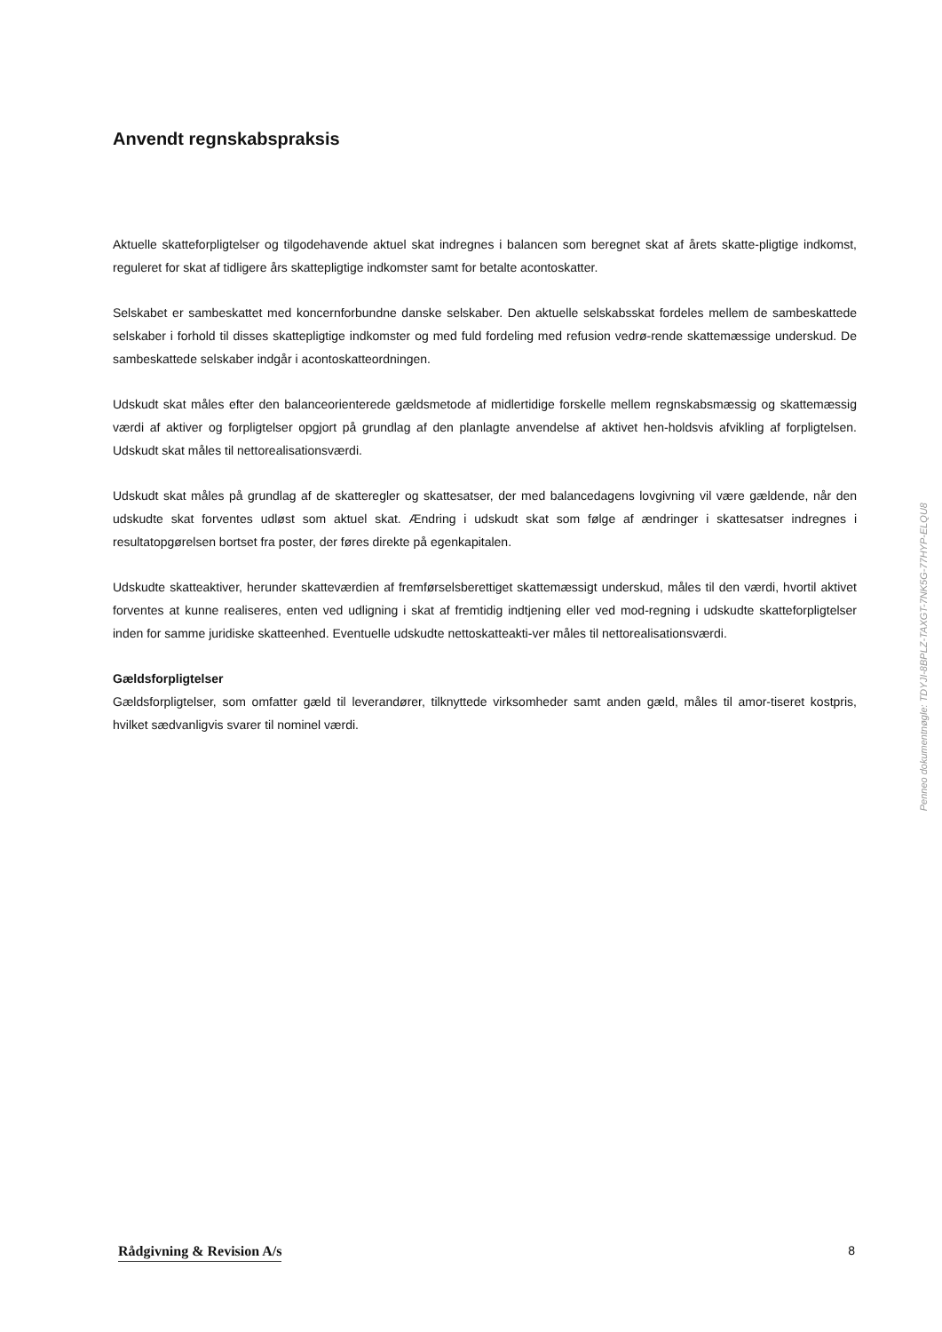Anvendt regnskabspraksis
Aktuelle skatteforpligtelser og tilgodehavende aktuel skat indregnes i balancen som beregnet skat af årets skatte-pligtige indkomst, reguleret for skat af tidligere års skattepligtige indkomster samt for betalte acontoskatter.
Selskabet er sambeskattet med koncernforbundne danske selskaber. Den aktuelle selskabsskat fordeles mellem de sambeskattede selskaber i forhold til disses skattepligtige indkomster og med fuld fordeling med refusion vedrø-rende skattemæssige underskud. De sambeskattede selskaber indgår i acontoskatteordningen.
Udskudt skat måles efter den balanceorienterede gældsmetode af midlertidige forskelle mellem regnskabsmæssig og skattemæssig værdi af aktiver og forpligtelser opgjort på grundlag af den planlagte anvendelse af aktivet hen-holdsvis afvikling af forpligtelsen. Udskudt skat måles til nettorealisationsværdi.
Udskudt skat måles på grundlag af de skatteregler og skattesatser, der med balancedagens lovgivning vil være gældende, når den udskudte skat forventes udløst som aktuel skat. Ændring i udskudt skat som følge af ændringer i skattesatser indregnes i resultatopgørelsen bortset fra poster, der føres direkte på egenkapitalen.
Udskudte skatteaktiver, herunder skatteværdien af fremførselsberettiget skattemæssigt underskud, måles til den værdi, hvortil aktivet forventes at kunne realiseres, enten ved udligning i skat af fremtidig indtjening eller ved mod-regning i udskudte skatteforpligtelser inden for samme juridiske skatteenhed. Eventuelle udskudte nettoskatteakti-ver måles til nettorealisationsværdi.
Gældsforpligtelser
Gældsforpligtelser, som omfatter gæld til leverandører, tilknyttede virksomheder samt anden gæld, måles til amor-tiseret kostpris, hvilket sædvanligvis svarer til nominel værdi.
Penneo dokumentnøgle: TDYJI-8BPLZ-TAXGT-7NK5G-77HYP-ELQU8
Rådgivning & Revision A/s 8